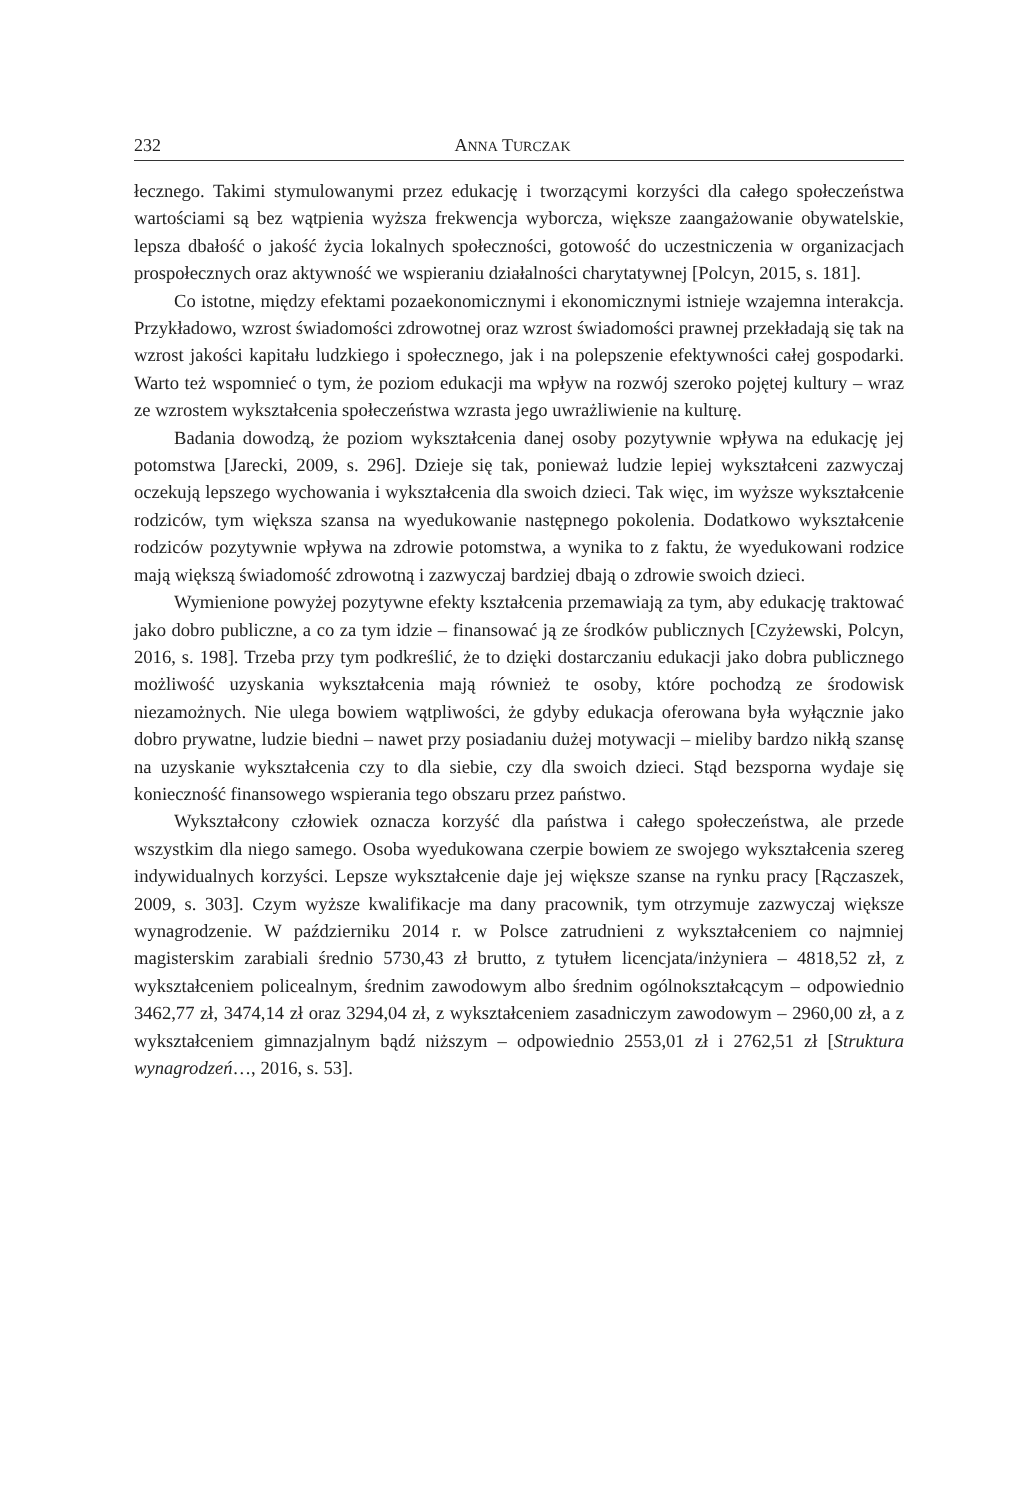232 ANNA TURCZAK
łecznego. Takimi stymulowanymi przez edukację i tworzącymi korzyści dla całego społeczeństwa wartościami są bez wątpienia wyższa frekwencja wyborcza, większe zaangażowanie obywatelskie, lepsza dbałość o jakość życia lokalnych społeczności, gotowość do uczestniczenia w organizacjach prospołecznych oraz aktywność we wspieraniu działalności charytatywnej [Polcyn, 2015, s. 181].
Co istotne, między efektami pozaekonomicznymi i ekonomicznymi istnieje wzajemna interakcja. Przykładowo, wzrost świadomości zdrowotnej oraz wzrost świadomości prawnej przekładają się tak na wzrost jakości kapitału ludzkiego i społecznego, jak i na polepszenie efektywności całej gospodarki. Warto też wspomnieć o tym, że poziom edukacji ma wpływ na rozwój szeroko pojętej kultury – wraz ze wzrostem wykształcenia społeczeństwa wzrasta jego uwrażliwienie na kulturę.
Badania dowodzą, że poziom wykształcenia danej osoby pozytywnie wpływa na edukację jej potomstwa [Jarecki, 2009, s. 296]. Dzieje się tak, ponieważ ludzie lepiej wykształceni zazwyczaj oczekują lepszego wychowania i wykształcenia dla swoich dzieci. Tak więc, im wyższe wykształcenie rodziców, tym większa szansa na wyedukowanie następnego pokolenia. Dodatkowo wykształcenie rodziców pozytywnie wpływa na zdrowie potomstwa, a wynika to z faktu, że wyedukowani rodzice mają większą świadomość zdrowotną i zazwyczaj bardziej dbają o zdrowie swoich dzieci.
Wymienione powyżej pozytywne efekty kształcenia przemawiają za tym, aby edukację traktować jako dobro publiczne, a co za tym idzie – finansować ją ze środków publicznych [Czyżewski, Polcyn, 2016, s. 198]. Trzeba przy tym podkreślić, że to dzięki dostarczaniu edukacji jako dobra publicznego możliwość uzyskania wykształcenia mają również te osoby, które pochodzą ze środowisk niezamożnych. Nie ulega bowiem wątpliwości, że gdyby edukacja oferowana była wyłącznie jako dobro prywatne, ludzie biedni – nawet przy posiadaniu dużej motywacji – mieliby bardzo nikłą szansę na uzyskanie wykształcenia czy to dla siebie, czy dla swoich dzieci. Stąd bezsporna wydaje się konieczność finansowego wspierania tego obszaru przez państwo.
Wykształcony człowiek oznacza korzyść dla państwa i całego społeczeństwa, ale przede wszystkim dla niego samego. Osoba wyedukowana czerpie bowiem ze swojego wykształcenia szereg indywidualnych korzyści. Lepsze wykształcenie daje jej większe szanse na rynku pracy [Rączaszek, 2009, s. 303]. Czym wyższe kwalifikacje ma dany pracownik, tym otrzymuje zazwyczaj większe wynagrodzenie. W październiku 2014 r. w Polsce zatrudnieni z wykształceniem co najmniej magisterskim zarabiali średnio 5730,43 zł brutto, z tytułem licencjata/inżyniera – 4818,52 zł, z wykształceniem policealnym, średnim zawodowym albo średnim ogólnokształcącym – odpowiednio 3462,77 zł, 3474,14 zł oraz 3294,04 zł, z wykształceniem zasadniczym zawodowym – 2960,00 zł, a z wykształceniem gimnazjalnym bądź niższym – odpowiednio 2553,01 zł i 2762,51 zł [Struktura wynagrodzeń…, 2016, s. 53].